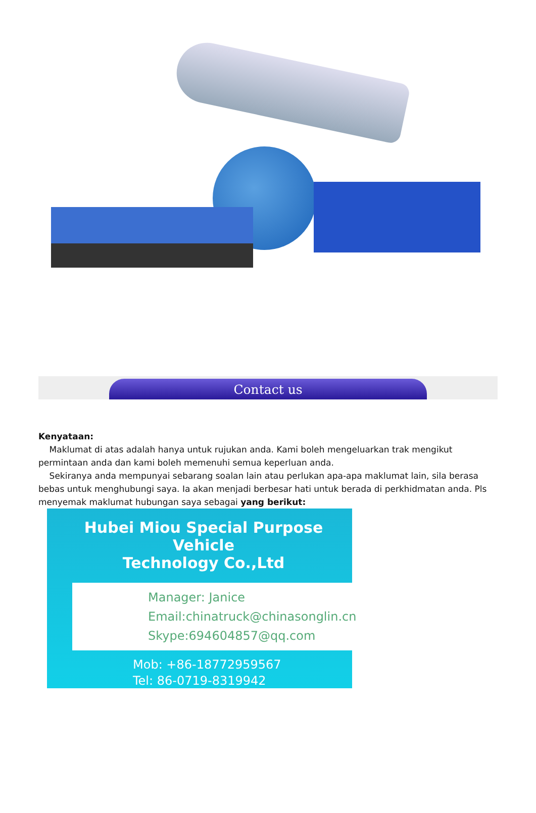Contact us
Kenyataan:
Maklumat di atas adalah hanya untuk rujukan anda. Kami boleh mengeluarkan trak mengikut permintaan anda dan kami boleh memenuhi semua keperluan anda.
Sekiranya anda mempunyai sebarang soalan lain atau perlukan apa-apa maklumat lain, sila berasa bebas untuk menghubungi saya. Ia akan menjadi berbesar hati untuk berada di perkhidmatan anda. Pls menyemak maklumat hubungan saya sebagai yang berikut:
Hubei Miou Special Purpose Vehicle
Technology Co.,Ltd
Manager: Janice
Email:chinatruck@chinasonglin.cn
Skype:694604857@qq.com
Mob: +86-18772959567
Tel: 86-0719-8319942